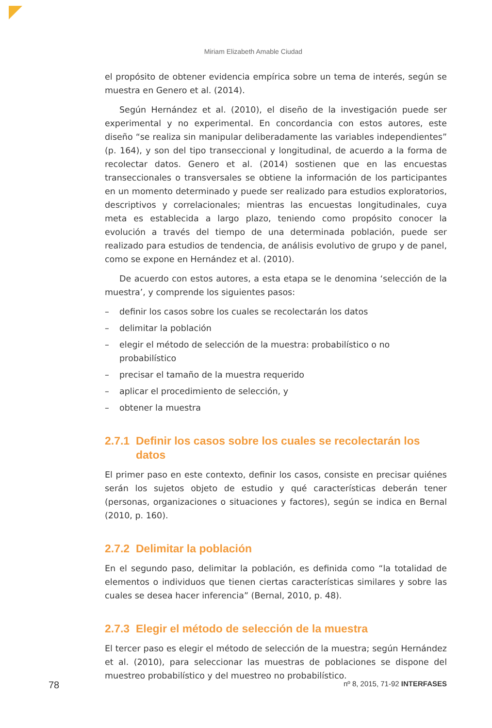Miriam Elizabeth Amable Ciudad
el propósito de obtener evidencia empírica sobre un tema de interés, según se muestra en Genero et al. (2014).
Según Hernández et al. (2010), el diseño de la investigación puede ser experimental y no experimental. En concordancia con estos autores, este diseño “se realiza sin manipular deliberadamente las variables independientes” (p. 164), y son del tipo transeccional y longitudinal, de acuerdo a la forma de recolectar datos. Genero et al. (2014) sostienen que en las encuestas transeccionales o transversales se obtiene la información de los participantes en un momento determinado y puede ser realizado para estudios exploratorios, descriptivos y correlacionales; mientras las encuestas longitudinales, cuya meta es establecida a largo plazo, teniendo como propósito conocer la evolución a través del tiempo de una determinada población, puede ser realizado para estudios de tendencia, de análisis evolutivo de grupo y de panel, como se expone en Hernández et al. (2010).
De acuerdo con estos autores, a esta etapa se le denomina ‘selección de la muestra’, y comprende los siguientes pasos:
– definir los casos sobre los cuales se recolectarán los datos
– delimitar la población
– elegir el método de selección de la muestra: probabilístico o no probabilístico
– precisar el tamaño de la muestra requerido
– aplicar el procedimiento de selección, y
– obtener la muestra
2.7.1 Definir los casos sobre los cuales se recolectarán los datos
El primer paso en este contexto, definir los casos, consiste en precisar quiénes serán los sujetos objeto de estudio y qué características deberán tener (personas, organizaciones o situaciones y factores), según se indica en Bernal (2010, p. 160).
2.7.2 Delimitar la población
En el segundo paso, delimitar la población, es definida como “la totalidad de elementos o individuos que tienen ciertas características similares y sobre las cuales se desea hacer inferencia” (Bernal, 2010, p. 48).
2.7.3 Elegir el método de selección de la muestra
El tercer paso es elegir el método de selección de la muestra; según Hernández et al. (2010), para seleccionar las muestras de poblaciones se dispone del muestreo probabilístico y del muestreo no probabilístico.
78 nº 8, 2015, 71-92 INTERFASES